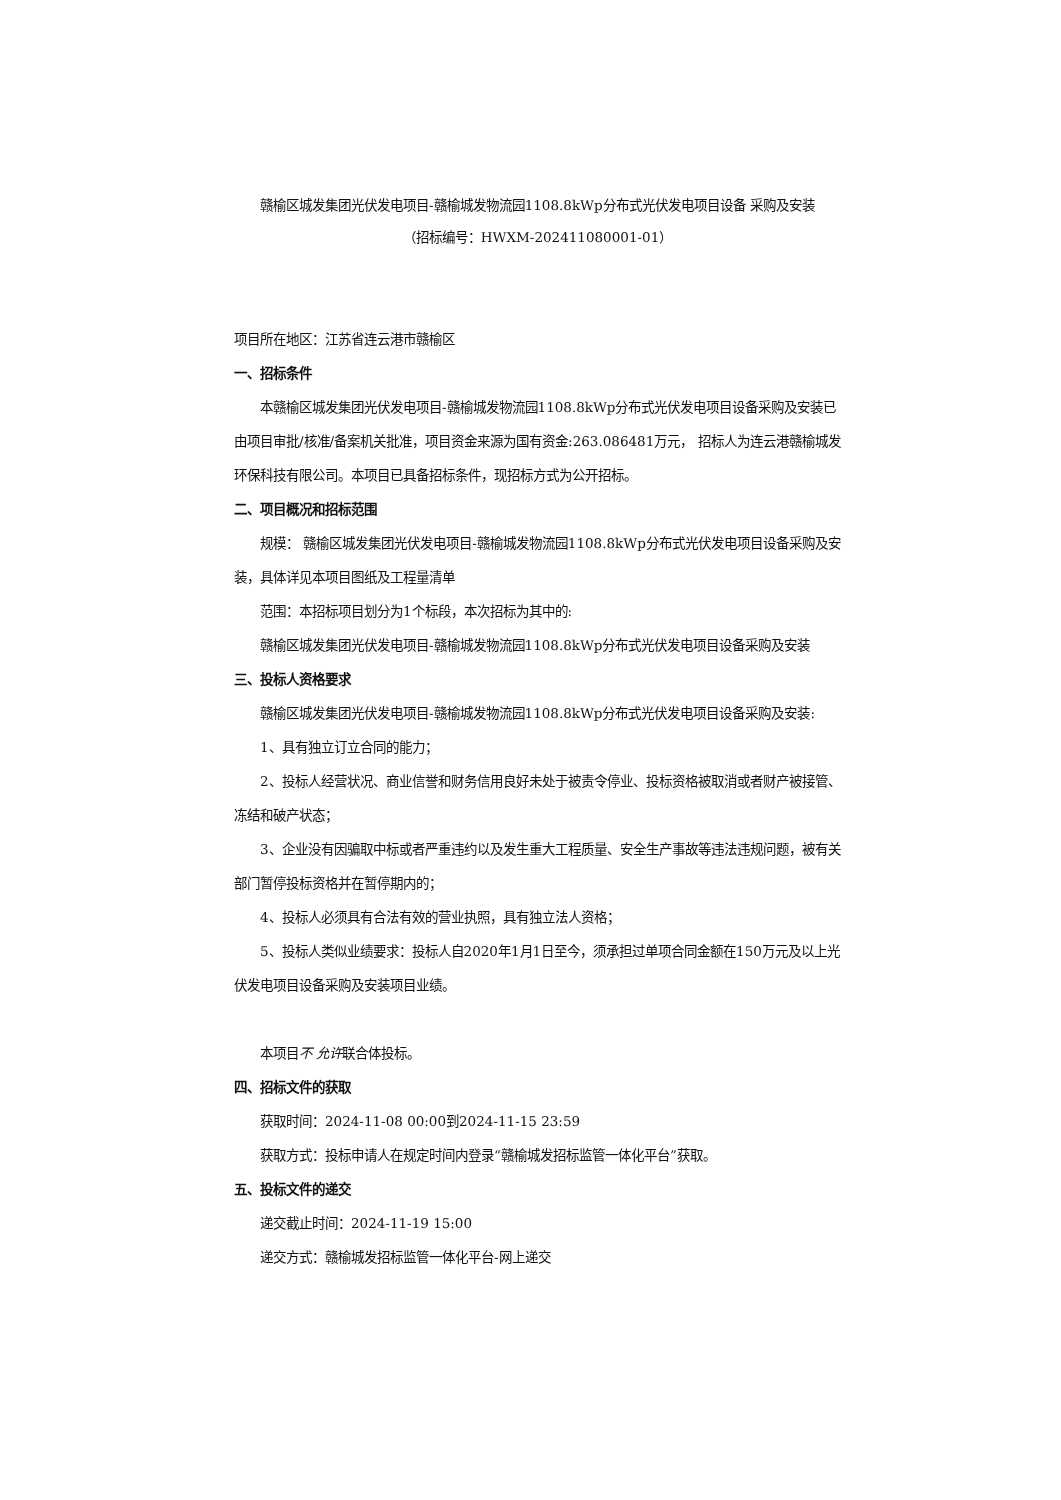赣榆区城发集团光伏发电项目-赣榆城发物流园1108.8kWp分布式光伏发电项目设备 采购及安装
（招标编号：HWXM-202411080001-01）
项目所在地区：江苏省连云港市赣榆区
一、招标条件
本赣榆区城发集团光伏发电项目-赣榆城发物流园1108.8kWp分布式光伏发电项目设备采购及安装已由项目审批/核准/备案机关批准，项目资金来源为国有资金:263.086481万元， 招标人为连云港赣榆城发环保科技有限公司。本项目已具备招标条件，现招标方式为公开招标。
二、项目概况和招标范围
规模： 赣榆区城发集团光伏发电项目-赣榆城发物流园1108.8kWp分布式光伏发电项目设备采购及安装，具体详见本项目图纸及工程量清单
范围：本招标项目划分为1个标段，本次招标为其中的:
赣榆区城发集团光伏发电项目-赣榆城发物流园1108.8kWp分布式光伏发电项目设备采购及安装
三、投标人资格要求
赣榆区城发集团光伏发电项目-赣榆城发物流园1108.8kWp分布式光伏发电项目设备采购及安装:
1、具有独立订立合同的能力；
2、投标人经营状况、商业信誉和财务信用良好未处于被责令停业、投标资格被取消或者财产被接管、冻结和破产状态；
3、企业没有因骗取中标或者严重违约以及发生重大工程质量、安全生产事故等违法违规问题，被有关部门暂停投标资格并在暂停期内的；
4、投标人必须具有合法有效的营业执照，具有独立法人资格；
5、投标人类似业绩要求：投标人自2020年1月1日至今，须承担过单项合同金额在150万元及以上光伏发电项目设备采购及安装项目业绩。
本项目不 允许联合体投标。
四、招标文件的获取
获取时间：2024-11-08 00:00到2024-11-15 23:59
获取方式：投标申请人在规定时间内登录“赣榆城发招标监管一体化平台”获取。
五、投标文件的递交
递交截止时间：2024-11-19 15:00
递交方式：赣榆城发招标监管一体化平台-网上递交